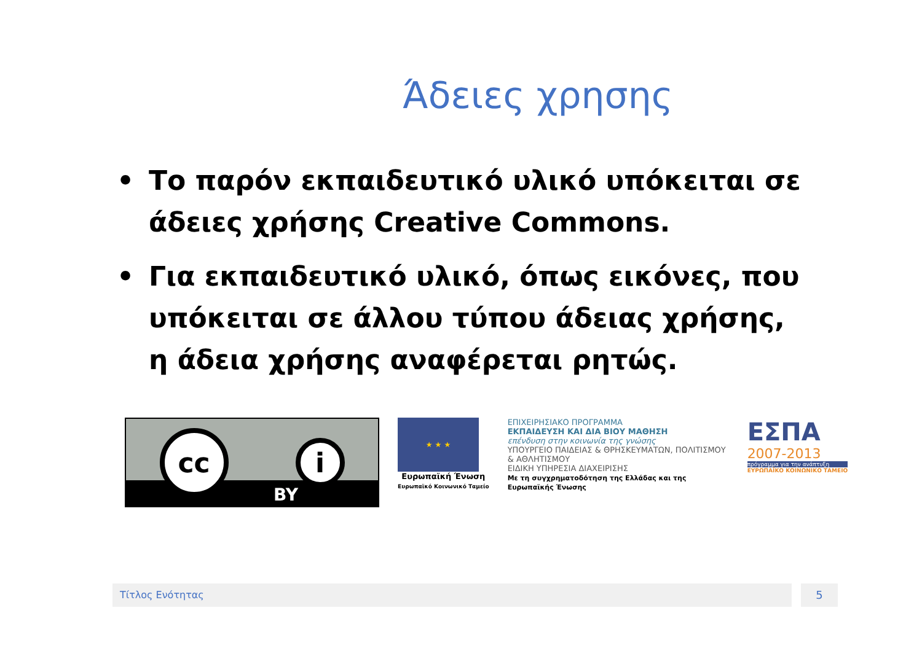Άδειες χρησης
• Το παρόν εκπαιδευτικό υλικό υπόκειται σε άδειες χρήσης Creative Commons.
• Για εκπαιδευτικό υλικό, όπως εικόνες, που υπόκειται σε άλλου τύπου άδειας χρήσης, η άδεια χρήσης αναφέρεται ρητώς.
cc
i
BY
★ ★ ★
Ευρωπαϊκή Ένωση
Ευρωπαϊκό Κοινωνικό Ταμείο
ΕΠΙΧΕΙΡΗΣΙΑΚΟ ΠΡΟΓΡΑΜΜΑ
ΕΚΠΑΙΔΕΥΣΗ ΚΑΙ ΔΙΑ ΒΙΟΥ ΜΑΘΗΣΗ
επένδυση στην κοινωνία της γνώσης
ΥΠΟΥΡΓΕΙΟ ΠΑΙΔΕΙΑΣ & ΘΡΗΣΚΕΥΜΑΤΩΝ, ΠΟΛΙΤΙΣΜΟΥ & ΑΘΛΗΤΙΣΜΟΥ
ΕΙΔΙΚΗ ΥΠΗΡΕΣΙΑ ΔΙΑΧΕΙΡΙΣΗΣ
Με τη συγχρηματοδότηση της Ελλάδας και της Ευρωπαϊκής Ένωσης
ΕΣΠΑ
2007-2013
πρόγραμμα για την ανάπτυξη
ΕΥΡΩΠΑΪΚΟ ΚΟΙΝΩΝΙΚΟ ΤΑΜΕΙΟ
Τίτλος Ενότητας 5